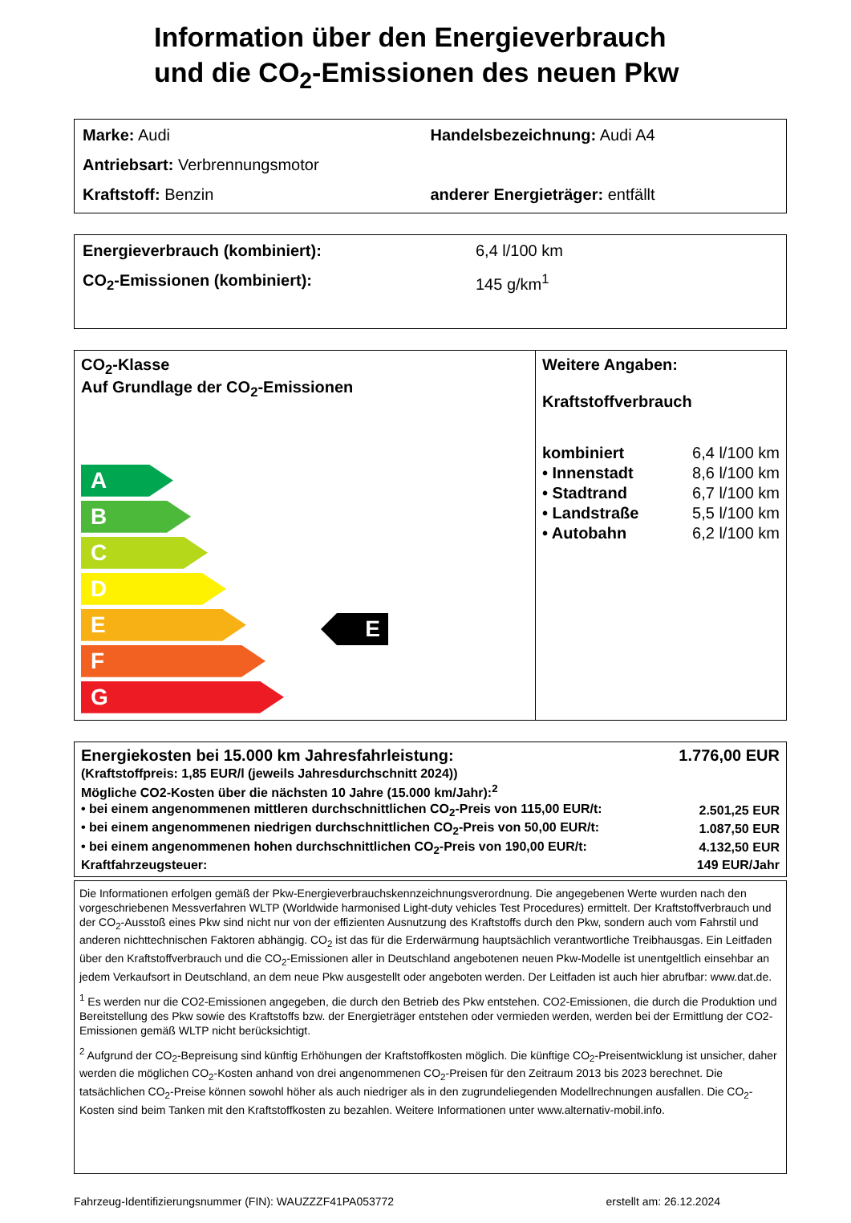Information über den Energieverbrauch
und die CO<sub>2</sub>-Emissionen des neuen Pkw
Marke: Audi Handelsbezeichnung: Audi A4
Antriebsart: Verbrennungsmotor
Kraftstoff: Benzin anderer Energieträger: entfällt
Energieverbrauch (kombiniert): 6,4 l/100 km
CO<sub>2</sub>-Emissionen (kombiniert): 145 g/km<sup>1</sup>
CO<sub>2</sub>-Klasse
Auf Grundlage der CO<sub>2</sub>-Emissionen
A
B
C
D
E
F
G
Weitere Angaben:
Kraftstoffverbrauch
| kombiniert | 6,4 l/100 km |
| • Innenstadt | 8,6 l/100 km |
| • Stadtrand | 6,7 l/100 km |
| • Landstraße | 5,5 l/100 km |
| • Autobahn | 6,2 l/100 km |
E
| Energiekosten bei 15.000 km Jahresfahrleistung: | 1.776,00 EUR |
| (Kraftstoffpreis: 1,85 EUR/l (jeweils Jahresdurchschnitt 2024)) | |
| Mögliche CO2-Kosten über die nächsten 10 Jahre (15.000 km/Jahr):<sup>2</sup> | |
| • bei einem angenommenen mittleren durchschnittlichen CO<sub>2</sub>-Preis von 115,00 EUR/t: | 2.501,25 EUR |
| • bei einem angenommenen niedrigen durchschnittlichen CO<sub>2</sub>-Preis von 50,00 EUR/t: | 1.087,50 EUR |
| • bei einem angenommenen hohen durchschnittlichen CO<sub>2</sub>-Preis von 190,00 EUR/t: | 4.132,50 EUR |
| Kraftfahrzeugsteuer: | 149 EUR/Jahr |
Die Informationen erfolgen gemäß der Pkw-Energieverbrauchskennzeichnungsverordnung. Die angegebenen Werte wurden nach den vorgeschriebenen Messverfahren WLTP (Worldwide harmonised Light-duty vehicles Test Procedures) ermittelt. Der Kraftstoffverbrauch und der CO<sub>2</sub>-Ausstoß eines Pkw sind nicht nur von der effizienten Ausnutzung des Kraftstoffs durch den Pkw, sondern auch vom Fahrstil und anderen nichttechnischen Faktoren abhängig. CO<sub>2</sub> ist das für die Erderwärmung hauptsächlich verantwortliche Treibhausgas. Ein Leitfaden über den Kraftstoffverbrauch und die CO<sub>2</sub>-Emissionen aller in Deutschland angebotenen neuen Pkw-Modelle ist unentgeltlich einsehbar an jedem Verkaufsort in Deutschland, an dem neue Pkw ausgestellt oder angeboten werden. Der Leitfaden ist auch hier abrufbar: www.dat.de.
<sup>1</sup> Es werden nur die CO2-Emissionen angegeben, die durch den Betrieb des Pkw entstehen. CO2-Emissionen, die durch die Produktion und Bereitstellung des Pkw sowie des Kraftstoffs bzw. der Energieträger entstehen oder vermieden werden, werden bei der Ermittlung der CO2-Emissionen gemäß WLTP nicht berücksichtigt.
<sup>2</sup> Aufgrund der CO<sub>2</sub>-Bepreisung sind künftig Erhöhungen der Kraftstoffkosten möglich. Die künftige CO<sub>2</sub>-Preisentwicklung ist unsicher, daher werden die möglichen CO<sub>2</sub>-Kosten anhand von drei angenommenen CO<sub>2</sub>-Preisen für den Zeitraum 2013 bis 2023 berechnet. Die tatsächlichen CO<sub>2</sub>-Preise können sowohl höher als auch niedriger als in den zugrundeliegenden Modellrechnungen ausfallen. Die CO<sub>2</sub>-Kosten sind beim Tanken mit den Kraftstoffkosten zu bezahlen. Weitere Informationen unter www.alternativ-mobil.info.
Fahrzeug-Identifizierungsnummer (FIN): WAUZZZF41PA053772 erstellt am: 26.12.2024